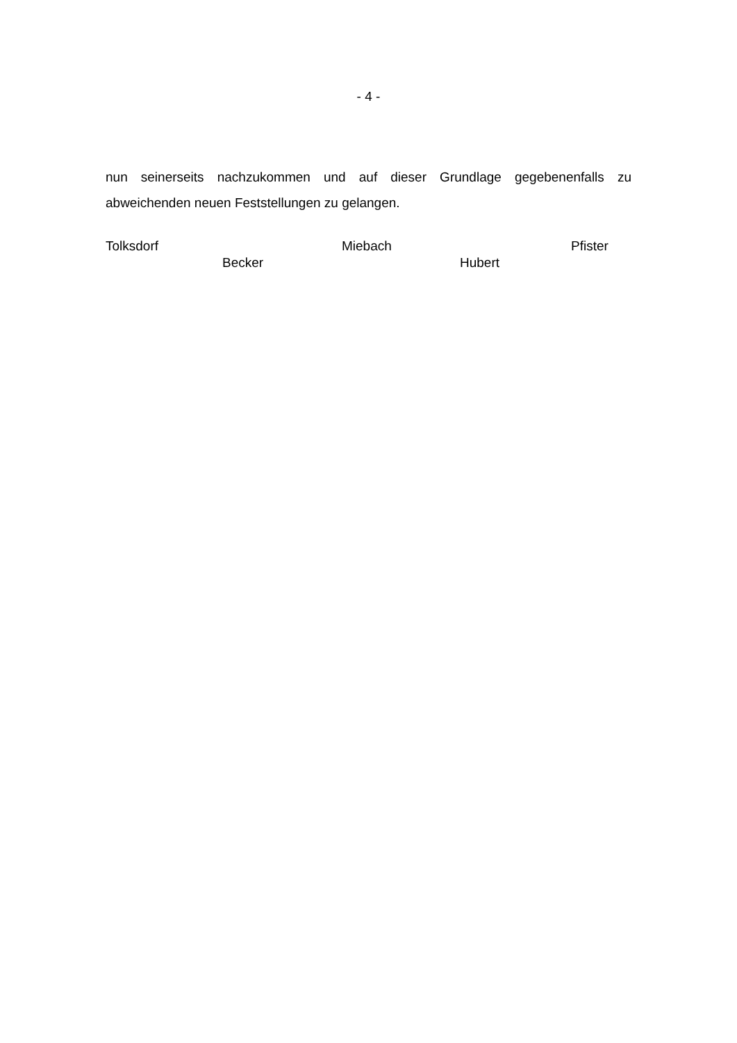- 4 -
nun seinerseits nachzukommen und auf dieser Grundlage gegebenenfalls zu abweichenden neuen Feststellungen zu gelangen.
Tolksdorf Miebach Pfister
Becker Hubert